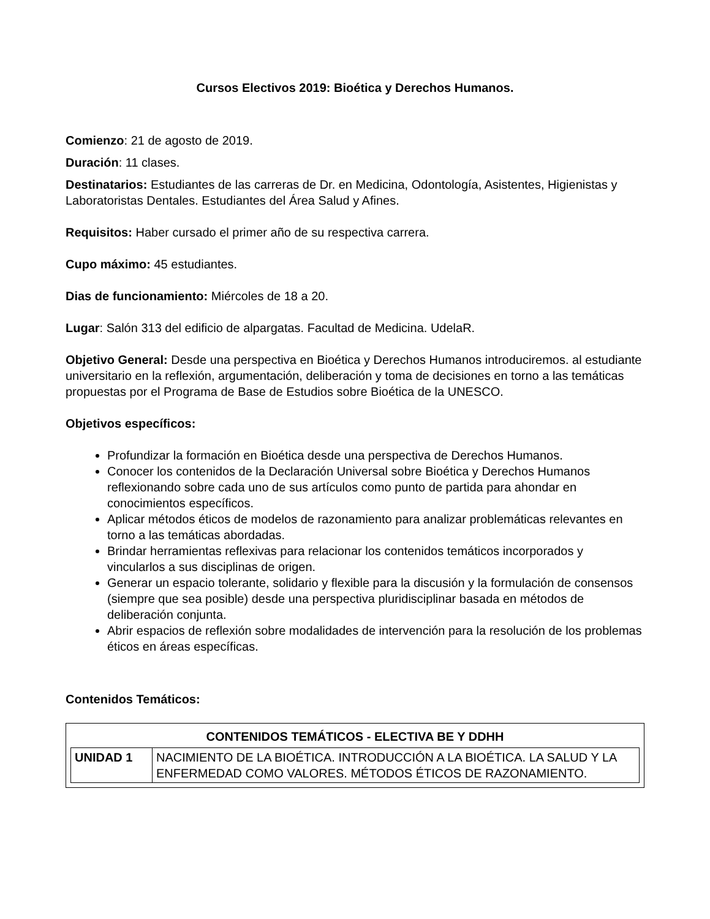Cursos Electivos 2019: Bioética y Derechos Humanos.
Comienzo: 21 de agosto de 2019.
Duración: 11 clases.
Destinatarios: Estudiantes de las carreras de Dr. en Medicina, Odontología, Asistentes, Higienistas y Laboratoristas Dentales. Estudiantes del Área Salud y Afines.
Requisitos: Haber cursado el primer año de su respectiva carrera.
Cupo máximo: 45 estudiantes.
Dias de funcionamiento: Miércoles de 18 a 20.
Lugar: Salón 313 del edificio de alpargatas. Facultad de Medicina. UdelaR.
Objetivo General: Desde una perspectiva en Bioética y Derechos Humanos introduciremos. al estudiante universitario en la reflexión, argumentación, deliberación y toma de decisiones en torno a las temáticas propuestas por el Programa de Base de Estudios sobre Bioética de la UNESCO.
Objetivos específicos:
Profundizar la formación en Bioética desde una perspectiva de Derechos Humanos.
Conocer los contenidos de la Declaración Universal sobre Bioética y Derechos Humanos reflexionando sobre cada uno de sus artículos como punto de partida para ahondar en conocimientos específicos.
Aplicar métodos éticos de modelos de razonamiento para analizar problemáticas relevantes en torno a las temáticas abordadas.
Brindar herramientas reflexivas para relacionar los contenidos temáticos incorporados y vincularlos a sus disciplinas de origen.
Generar un espacio tolerante, solidario y flexible para la discusión y la formulación de consensos (siempre que sea posible) desde una perspectiva pluridisciplinar basada en métodos de deliberación conjunta.
Abrir espacios de reflexión sobre modalidades de intervención para la resolución de los problemas éticos en áreas específicas.
Contenidos Temáticos:
| CONTENIDOS TEMÁTICOS - ELECTIVA BE Y DDHH |
| --- |
| / UNIDAD 1 / NACIMIENTO DE LA BIOÉTICA. INTRODUCCIÓN A LA BIOÉTICA. LA SALUD Y LA ENFERMEDAD COMO VALORES. MÉTODOS ÉTICOS DE RAZONAMIENTO. / |